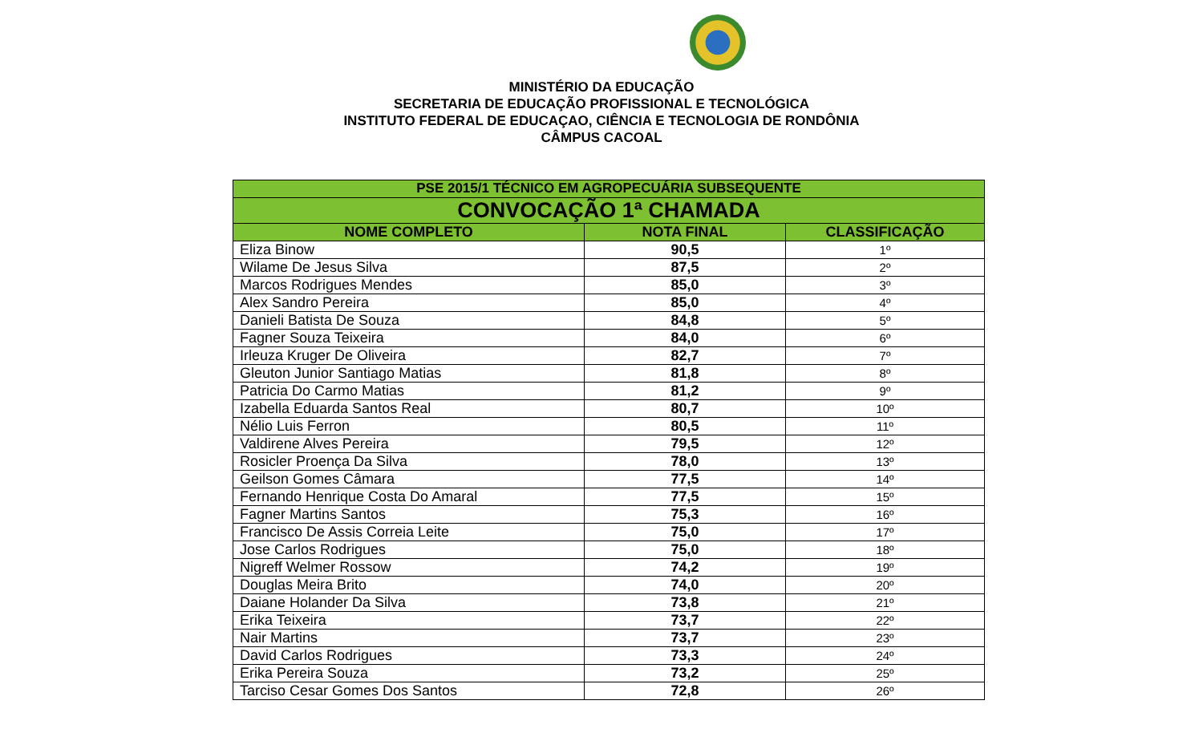MINISTÉRIO DA EDUCAÇÃO
SECRETARIA DE EDUCAÇÃO PROFISSIONAL E TECNOLÓGICA
INSTITUTO FEDERAL DE EDUCAÇAO, CIÊNCIA E TECNOLOGIA DE RONDÔNIA
CÂMPUS CACOAL
| PSE 2015/1 TÉCNICO EM AGROPECUÁRIA SUBSEQUENTE | | |
| --- | --- | --- |
| CONVOCAÇÃO 1ª CHAMADA | | |
| NOME COMPLETO | NOTA FINAL | CLASSIFICAÇÃO |
| Eliza Binow | 90,5 | 1º |
| Wilame De Jesus Silva | 87,5 | 2º |
| Marcos Rodrigues Mendes | 85,0 | 3º |
| Alex Sandro Pereira | 85,0 | 4º |
| Danieli Batista De Souza | 84,8 | 5º |
| Fagner Souza Teixeira | 84,0 | 6º |
| Irleuza Kruger De Oliveira | 82,7 | 7º |
| Gleuton Junior Santiago Matias | 81,8 | 8º |
| Patricia Do Carmo Matias | 81,2 | 9º |
| Izabella Eduarda Santos Real | 80,7 | 10º |
| Nélio Luis Ferron | 80,5 | 11º |
| Valdirene Alves Pereira | 79,5 | 12º |
| Rosicler Proença Da Silva | 78,0 | 13º |
| Geilson Gomes Câmara | 77,5 | 14º |
| Fernando Henrique Costa Do Amaral | 77,5 | 15º |
| Fagner Martins Santos | 75,3 | 16º |
| Francisco De Assis Correia Leite | 75,0 | 17º |
| Jose Carlos Rodrigues | 75,0 | 18º |
| Nigreff Welmer Rossow | 74,2 | 19º |
| Douglas Meira Brito | 74,0 | 20º |
| Daiane Holander Da Silva | 73,8 | 21º |
| Erika Teixeira | 73,7 | 22º |
| Nair Martins | 73,7 | 23º |
| David Carlos Rodrigues | 73,3 | 24º |
| Erika Pereira Souza | 73,2 | 25º |
| Tarciso Cesar Gomes Dos Santos | 72,8 | 26º |